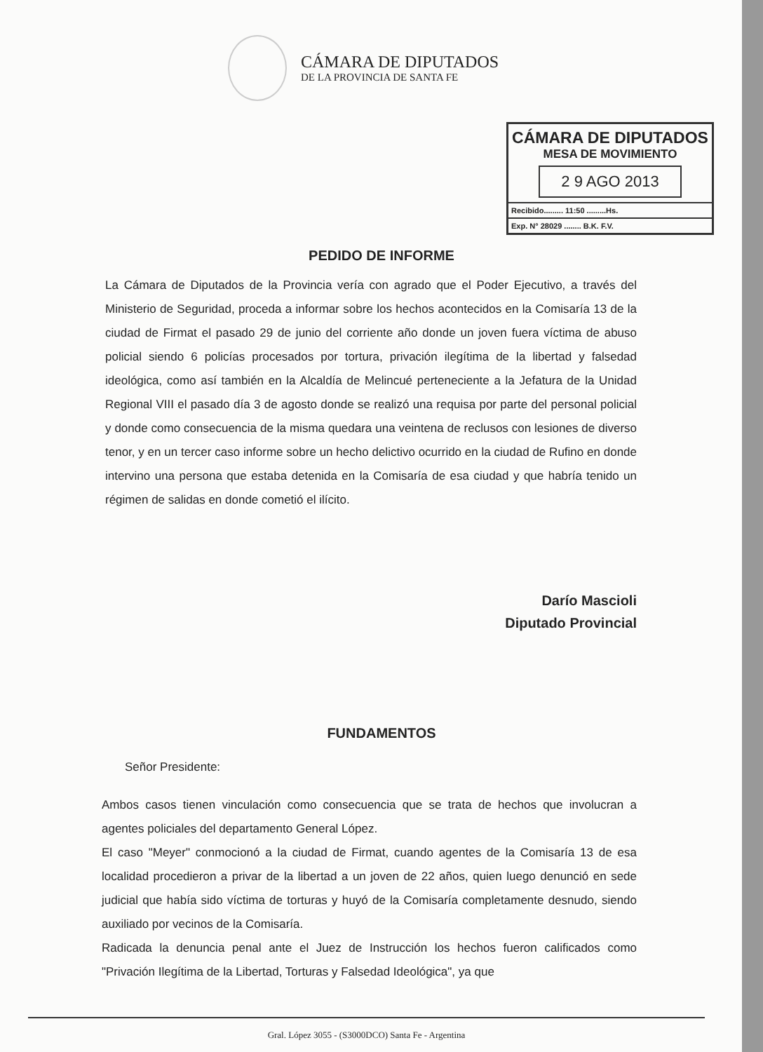CÁMARA DE DIPUTADOS
DE LA PROVINCIA DE SANTA FE
CÁMARA DE DIPUTADOS
MESA DE MOVIMIENTO
2 9 AGO 2013
Recibido......... 11:50 .........Hs.
Exp. N° 28029 ........ B.K. F.V.
PEDIDO DE INFORME
La Cámara de Diputados de la Provincia vería con agrado que el Poder Ejecutivo, a través del Ministerio de Seguridad, proceda a informar sobre los hechos acontecidos en la Comisaría 13 de la ciudad de Firmat el pasado 29 de junio del corriente año donde un joven fuera víctima de abuso policial siendo 6 policías procesados por tortura, privación ilegítima de la libertad y falsedad ideológica, como así también en la Alcaldía de Melincué perteneciente a la Jefatura de la Unidad Regional VIII el pasado día 3 de agosto donde se realizó una requisa por parte del personal policial y donde como consecuencia de la misma quedara una veintena de reclusos con lesiones de diverso tenor, y en un tercer caso informe sobre un hecho delictivo ocurrido en la ciudad de Rufino en donde intervino una persona que estaba detenida en la Comisaría de esa ciudad y que habría tenido un régimen de salidas en donde cometió el ilícito.
Darío Mascioli
Diputado Provincial
FUNDAMENTOS
Señor Presidente:
Ambos casos tienen vinculación como consecuencia que se trata de hechos que involucran a agentes policiales del departamento General López.
El caso "Meyer" conmocionó a la ciudad de Firmat, cuando agentes de la Comisaría 13 de esa localidad procedieron a privar de la libertad a un joven de 22 años, quien luego denunció en sede judicial que había sido víctima de torturas y huyó de la Comisaría completamente desnudo, siendo auxiliado por vecinos de la Comisaría.
Radicada la denuncia penal ante el Juez de Instrucción los hechos fueron calificados como "Privación Ilegítima de la Libertad, Torturas y Falsedad Ideológica", ya que
Gral. López 3055 - (S3000DCO) Santa Fe - Argentina